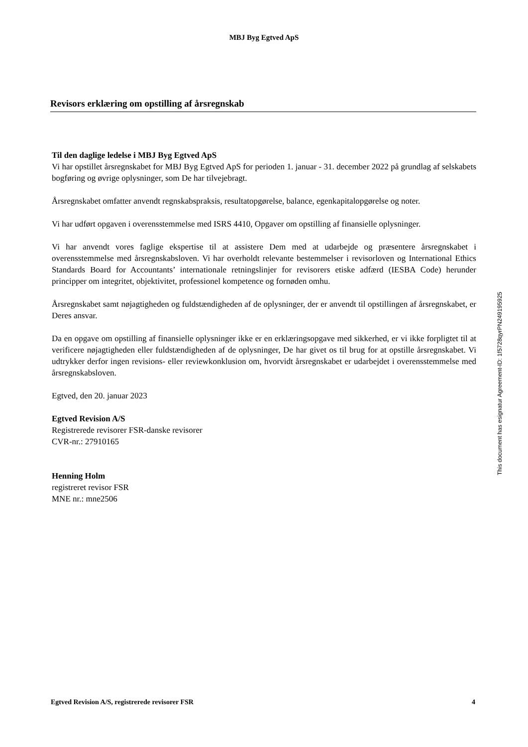MBJ Byg Egtved ApS
Revisors erklæring om opstilling af årsregnskab
Til den daglige ledelse i MBJ Byg Egtved ApS
Vi har opstillet årsregnskabet for MBJ Byg Egtved ApS for perioden 1. januar - 31. december 2022 på grundlag af selskabets bogføring og øvrige oplysninger, som De har tilvejebragt.
Årsregnskabet omfatter anvendt regnskabspraksis, resultatopgørelse, balance, egenkapitalopgørelse og noter.
Vi har udført opgaven i overensstemmelse med ISRS 4410, Opgaver om opstilling af finansielle oplysninger.
Vi har anvendt vores faglige ekspertise til at assistere Dem med at udarbejde og præsentere årsregnskabet i overensstemmelse med årsregnskabsloven. Vi har overholdt relevante bestemmelser i revisorloven og International Ethics Standards Board for Accountants’ internationale retningslinjer for revisorers etiske adfærd (IESBA Code) herunder principper om integritet, objektivitet, professionel kompetence og fornøden omhu.
Årsregnskabet samt nøjagtigheden og fuldstændigheden af de oplysninger, der er anvendt til opstillingen af årsregnskabet, er Deres ansvar.
Da en opgave om opstilling af finansielle oplysninger ikke er en erklæringsopgave med sikkerhed, er vi ikke forpligtet til at verificere nøjagtigheden eller fuldstændigheden af de oplysninger, De har givet os til brug for at opstille årsregnskabet. Vi udtrykker derfor ingen revisions- eller reviewkonklusion om, hvorvidt årsregnskabet er udarbejdet i overensstemmelse med årsregnskabsloven.
Egtved, den 20. januar 2023
Egtved Revision A/S
Registrerede revisorer FSR-danske revisorer
CVR-nr.: 27910165
Henning Holm
registreret revisor FSR
MNE nr.: mne2506
This document has esignatur Agreement-ID: 1f5728qyrPN249195925
Egtved Revision A/S, registrerede revisorer FSR 4